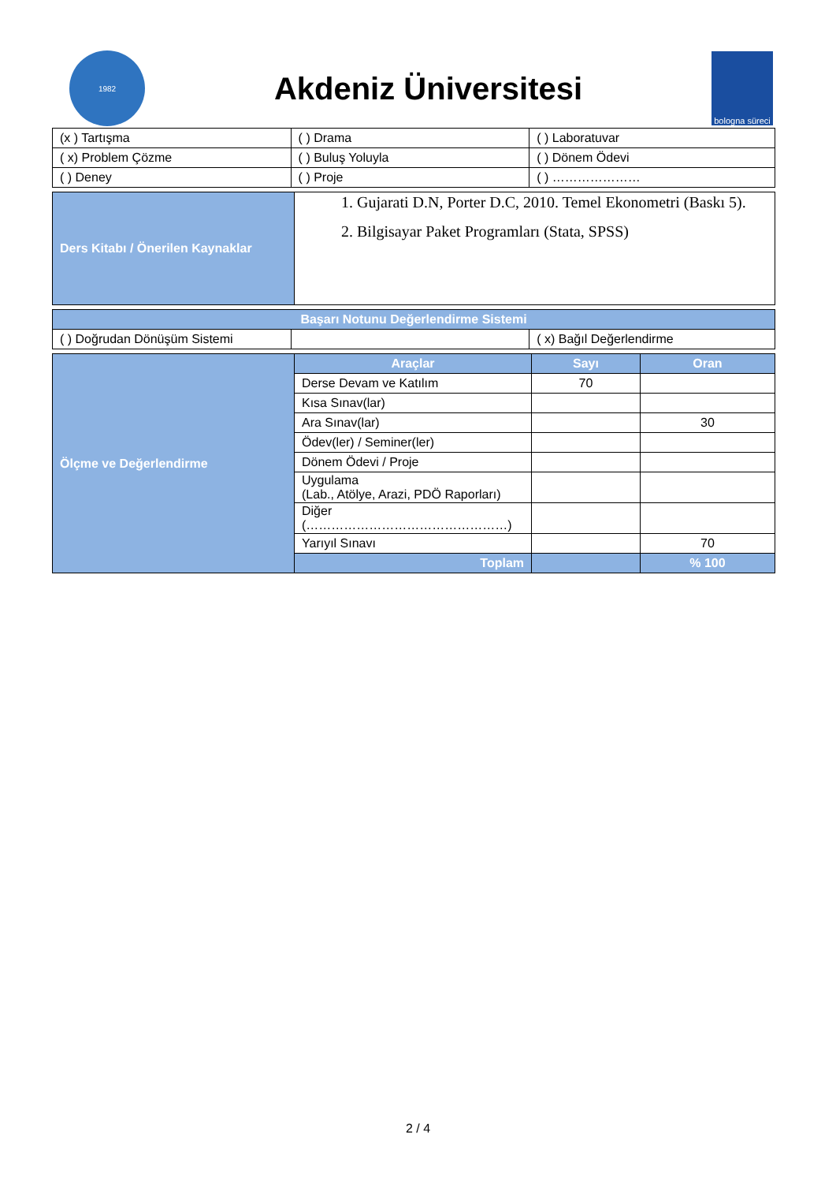1982
Akdeniz Üniversitesi
bologna süreci
| (x ) Tartışma | ( ) Drama | ( ) Laboratuvar |
| ( x) Problem Çözme | ( ) Buluş Yoluyla | ( ) Dönem Ödevi |
| ( ) Deney | ( ) Proje | ( ) ………………… |
| Ders Kitabı / Önerilen Kaynaklar | 1. Gujarati D.N, Porter D.C, 2010. Temel Ekonometri (Baskı 5). 2. Bilgisayar Paket Programları (Stata, SPSS) |
| Başarı Notunu Değerlendirme Sistemi | | |
| --- | --- | --- |
| ( ) Doğrudan Dönüşüm Sistemi | | ( x) Bağıl Değerlendirme |
| Ölçme ve Değerlendirme | Araçlar | Sayı | Oran |
| | Derse Devam ve Katılım | 70 | |
| | Kısa Sınav(lar) | | |
| | Ara Sınav(lar) | | 30 |
| | Ödev(ler) / Seminer(ler) | | |
| | Dönem Ödevi / Proje | | |
| | Uygulama (Lab., Atölye, Arazi, PDÖ Raporları) | | |
| | Diğer (…………………………………………) | | |
| | Yarıyıl Sınavı | | 70 |
| | Toplam | | % 100 |
2 / 4